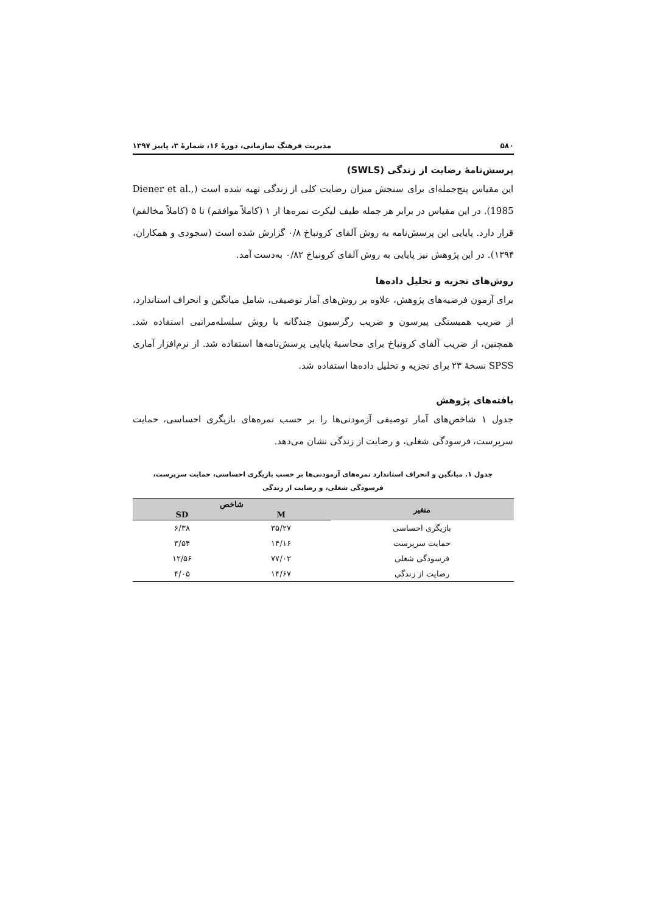۵۸۰ مدیریت فرهنگ سازمانی، دورهٔ ۱۶، شمارهٔ ۳، پاییز ۱۳۹۷
پرسش‌نامهٔ رضایت از زندگی (SWLS)
این مقیاس پنج‌جمله‌ای برای سنجش میزان رضایت کلی از زندگی تهیه شده است (Diener et al., 1985). در این مقیاس در برابر هر جمله طیف لیکرت نمره‌ها از ۱ (کاملاً موافقم) تا ۵ (کاملاً مخالفم) قرار دارد. پایایی این پرسش‌نامه به روش آلفای کرونباخ ۰/۸ گزارش شده است (سجودی و همکاران، ۱۳۹۴). در این پژوهش نیز پایایی به روش آلفای کرونباخ ۰/۸۲ به‌دست آمد.
روش‌های تجزیه و تحلیل داده‌ها
برای آزمون فرضیه‌های پژوهش، علاوه بر روش‌های آمار توصیفی، شامل میانگین و انحراف استاندارد، از ضریب همبستگی پیرسون و ضریب رگرسیون چندگانه با روش سلسله‌مراتبی استفاده شد. همچنین، از ضریب آلفای کرونباخ برای محاسبهٔ پایایی پرسش‌نامه‌ها استفاده شد. از نرم‌افزار آماری SPSS نسخهٔ ۲۳ برای تجزیه و تحلیل داده‌ها استفاده شد.
یافته‌های پژوهش
جدول ۱ شاخص‌های آمار توصیفی آزمودنی‌ها را بر حسب نمره‌های بازیگری احساسی، حمایت سرپرست، فرسودگی شغلی، و رضایت از زندگی نشان می‌دهد.
جدول ۱. میانگین و انحراف استاندارد نمره‌های آزمودنی‌ها بر حسب بازیگری احساسی، حمایت سرپرست،
فرسودگی شغلی، و رضایت از زندگی
| متغیر | شاخص | |
| --- | --- | --- |
| | M | SD |
| بازیگری احساسی | ۳۵/۲۷ | ۶/۳۸ |
| حمایت سرپرست | ۱۴/۱۶ | ۳/۵۴ |
| فرسودگی شغلی | ۷۷/۰۲ | ۱۲/۵۶ |
| رضایت از زندگی | ۱۴/۶۷ | ۴/۰۵ |